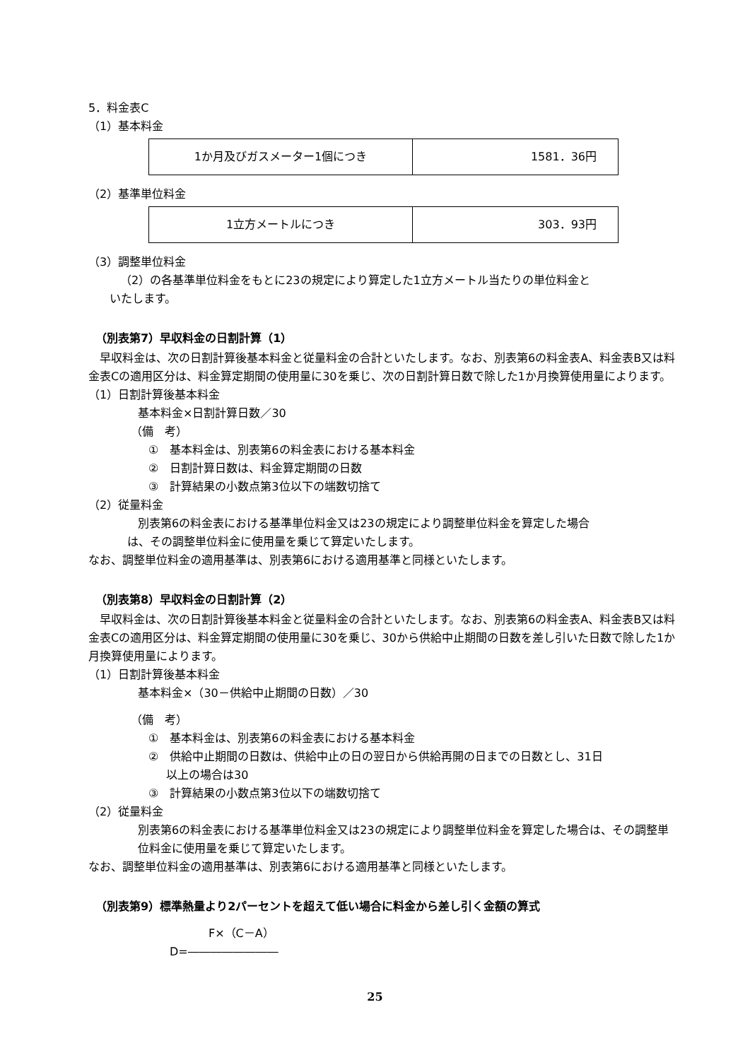5．料金表C
（1）基本料金
| 1か月及びガスメーター1個につき | 1581．36円 |
（2）基準単位料金
| 1立方メートルにつき | 303．93円 |
（3）調整単位料金
（2）の各基準単位料金をもとに23の規定により算定した1立方メートル当たりの単位料金と
いたします。
（別表第7）早収料金の日割計算（1）
　早収料金は、次の日割計算後基本料金と従量料金の合計といたします。なお、別表第6の料金表A、料金表B又は料金表Cの適用区分は、料金算定期間の使用量に30を乗じ、次の日割計算日数で除した1か月換算使用量によります。
（1）日割計算後基本料金
基本料金×日割計算日数／30
（備　考）
①　基本料金は、別表第6の料金表における基本料金
②　日割計算日数は、料金算定期間の日数
③　計算結果の小数点第3位以下の端数切捨て
（2）従量料金
別表第6の料金表における基準単位料金又は23の規定により調整単位料金を算定した場合
は、その調整単位料金に使用量を乗じて算定いたします。
なお、調整単位料金の適用基準は、別表第6における適用基準と同様といたします。
（別表第8）早収料金の日割計算（2）
　早収料金は、次の日割計算後基本料金と従量料金の合計といたします。なお、別表第6の料金表A、料金表B又は料金表Cの適用区分は、料金算定期間の使用量に30を乗じ、30から供給中止期間の日数を差し引いた日数で除した1か月換算使用量によります。
（1）日割計算後基本料金
基本料金×（30－供給中止期間の日数）／30
（備　考）
①　基本料金は、別表第6の料金表における基本料金
②　供給中止期間の日数は、供給中止の日の翌日から供給再開の日までの日数とし、31日
以上の場合は30
③　計算結果の小数点第3位以下の端数切捨て
（2）従量料金
別表第6の料金表における基準単位料金又は23の規定により調整単位料金を算定した場合は、その調整単位料金に使用量を乗じて算定いたします。
なお、調整単位料金の適用基準は、別表第6における適用基準と同様といたします。
（別表第9）標準熱量より2パーセントを超えて低い場合に料金から差し引く金額の算式
F×（C－A）
D=――――――――
25